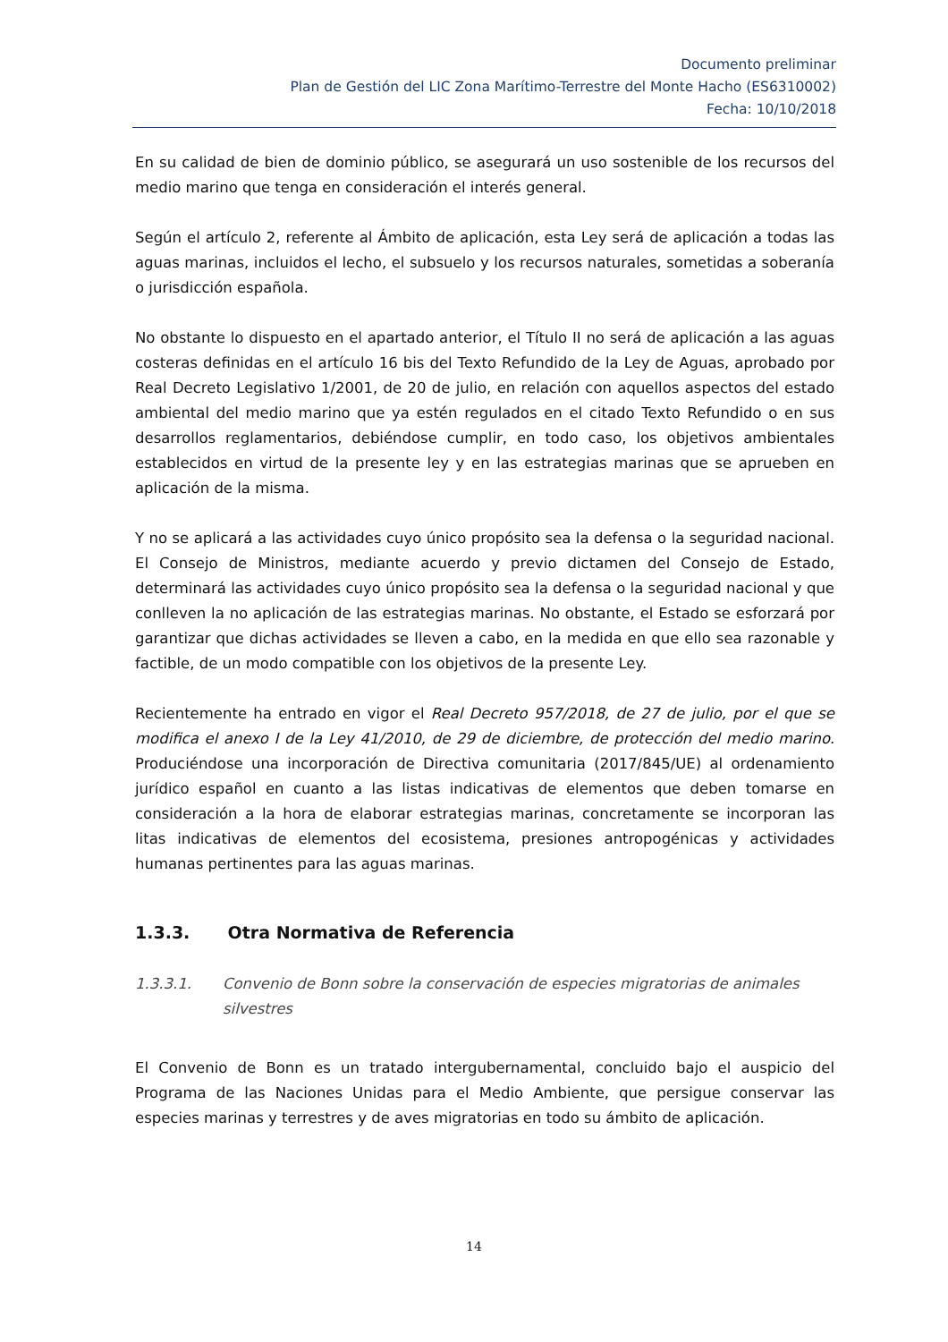Documento preliminar
Plan de Gestión del LIC Zona Marítimo-Terrestre del Monte Hacho (ES6310002)
Fecha: 10/10/2018
En su calidad de bien de dominio público, se asegurará un uso sostenible de los recursos del medio marino que tenga en consideración el interés general.
Según el artículo 2, referente al Ámbito de aplicación, esta Ley será de aplicación a todas las aguas marinas, incluidos el lecho, el subsuelo y los recursos naturales, sometidas a soberanía o jurisdicción española.
No obstante lo dispuesto en el apartado anterior, el Título II no será de aplicación a las aguas costeras definidas en el artículo 16 bis del Texto Refundido de la Ley de Aguas, aprobado por Real Decreto Legislativo 1/2001, de 20 de julio, en relación con aquellos aspectos del estado ambiental del medio marino que ya estén regulados en el citado Texto Refundido o en sus desarrollos reglamentarios, debiéndose cumplir, en todo caso, los objetivos ambientales establecidos en virtud de la presente ley y en las estrategias marinas que se aprueben en aplicación de la misma.
Y no se aplicará a las actividades cuyo único propósito sea la defensa o la seguridad nacional. El Consejo de Ministros, mediante acuerdo y previo dictamen del Consejo de Estado, determinará las actividades cuyo único propósito sea la defensa o la seguridad nacional y que conlleven la no aplicación de las estrategias marinas. No obstante, el Estado se esforzará por garantizar que dichas actividades se lleven a cabo, en la medida en que ello sea razonable y factible, de un modo compatible con los objetivos de la presente Ley.
Recientemente ha entrado en vigor el Real Decreto 957/2018, de 27 de julio, por el que se modifica el anexo I de la Ley 41/2010, de 29 de diciembre, de protección del medio marino. Produciéndose una incorporación de Directiva comunitaria (2017/845/UE) al ordenamiento jurídico español en cuanto a las listas indicativas de elementos que deben tomarse en consideración a la hora de elaborar estrategias marinas, concretamente se incorporan las litas indicativas de elementos del ecosistema, presiones antropogénicas y actividades humanas pertinentes para las aguas marinas.
1.3.3. Otra Normativa de Referencia
1.3.3.1. Convenio de Bonn sobre la conservación de especies migratorias de animales silvestres
El Convenio de Bonn es un tratado intergubernamental, concluido bajo el auspicio del Programa de las Naciones Unidas para el Medio Ambiente, que persigue conservar las especies marinas y terrestres y de aves migratorias en todo su ámbito de aplicación.
14